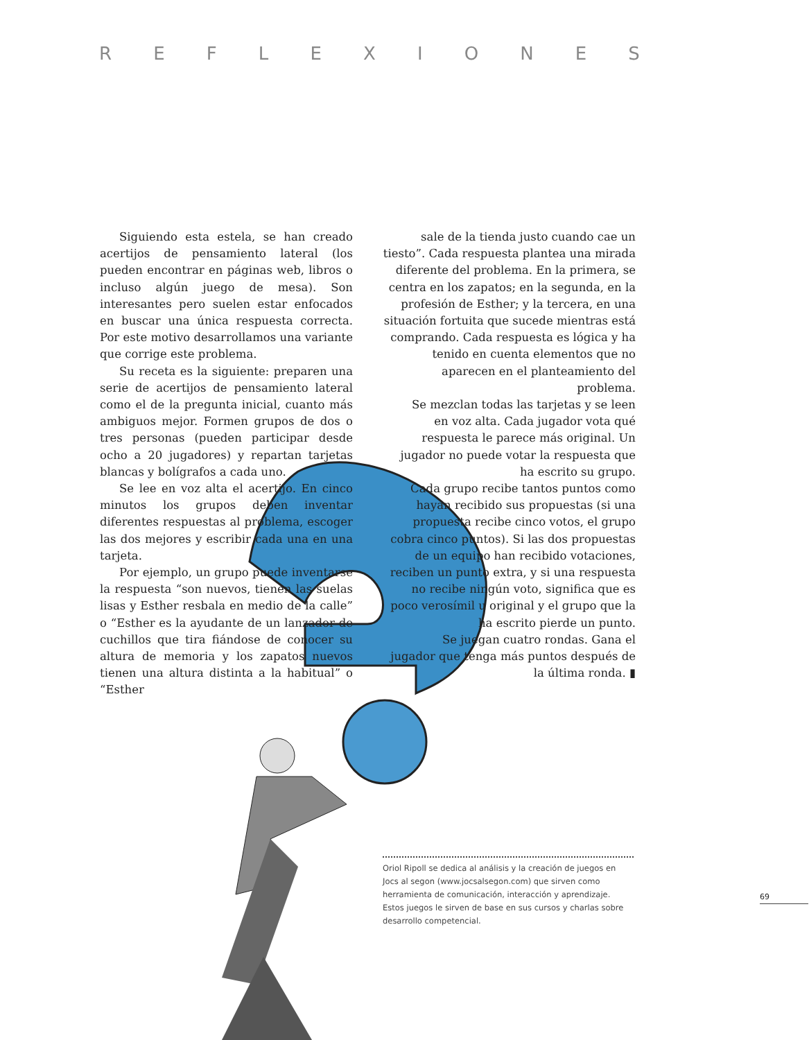REFLEXIONES
Siguiendo esta estela, se han creado acertijos de pensamiento lateral (los pueden encontrar en páginas web, libros o incluso algún juego de mesa). Son interesantes pero suelen estar enfocados en buscar una única respuesta correcta. Por este motivo desarrollamos una variante que corrige este problema.
Su receta es la siguiente: preparen una serie de acertijos de pensamiento lateral como el de la pregunta inicial, cuanto más ambiguos mejor. Formen grupos de dos o tres personas (pueden participar desde ocho a 20 jugadores) y repartan tarjetas blancas y bolígrafos a cada uno.
Se lee en voz alta el acertijo. En cinco minutos los grupos deben inventar diferentes respuestas al problema, escoger las dos mejores y escribir cada una en una tarjeta.
Por ejemplo, un grupo puede inventarse la respuesta “son nuevos, tienen las suelas lisas y Esther resbala en medio de la calle” o “Esther es la ayudante de un lanzador de cuchillos que tira fiándose de conocer su altura de memoria y los zapatos nuevos tienen una altura distinta a la habitual” o “Esther
sale de la tienda justo cuando cae un tiesto”. Cada respuesta plantea una mirada diferente del problema. En la primera, se centra en los zapatos; en la segunda, en la profesión de Esther; y la tercera, en una situación fortuita que sucede mientras está comprando. Cada respuesta es lógica y ha tenido en cuenta elementos que no aparecen en el planteamiento del problema.
Se mezclan todas las tarjetas y se leen en voz alta. Cada jugador vota qué respuesta le parece más original. Un jugador no puede votar la respuesta que ha escrito su grupo.
Cada grupo recibe tantos puntos como hayan recibido sus propuestas (si una propuesta recibe cinco votos, el grupo cobra cinco puntos). Si las dos propuestas de un equipo han recibido votaciones, reciben un punto extra, y si una respuesta no recibe ningún voto, significa que es poco verosímil u original y el grupo que la ha escrito pierde un punto.
Se juegan cuatro rondas. Gana el jugador que tenga más puntos después de la última ronda. ▮
Oriol Ripoll se dedica al análisis y la creación de juegos en Jocs al segon (www.jocsalsegon.com) que sirven como herramienta de comunicación, interacción y aprendizaje. Estos juegos le sirven de base en sus cursos y charlas sobre desarrollo competencial.
69